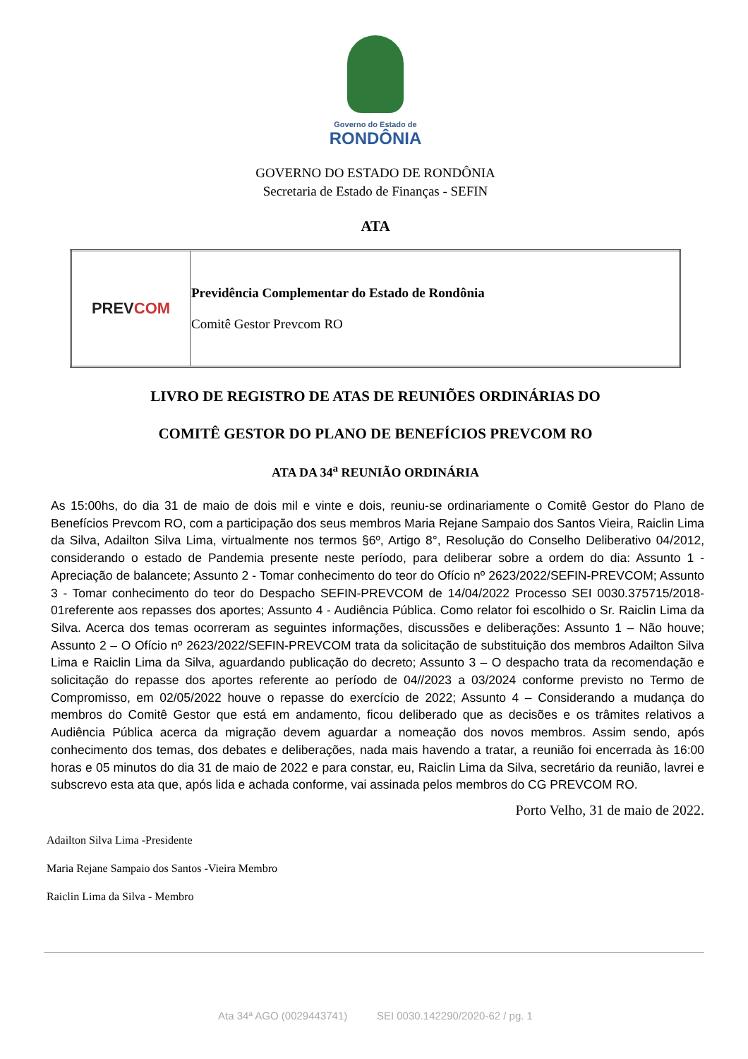Governo do Estado de
RONDÔNIA
GOVERNO DO ESTADO DE RONDÔNIA
Secretaria de Estado de Finanças - SEFIN
ATA
| PREV COM | Previdência Complementar do Estado de Rondônia Comitê Gestor Prevcom RO |
LIVRO DE REGISTRO DE ATAS DE REUNIÕES ORDINÁRIAS DO
COMITÊ GESTOR DO PLANO DE BENEFÍCIOS PREVCOM RO
ATA DA 34<sup>a</sup> REUNIÃO ORDINÁRIA
As 15:00hs, do dia 31 de maio de dois mil e vinte e dois, reuniu-se ordinariamente o Comitê Gestor do Plano de Benefícios Prevcom RO, com a participação dos seus membros Maria Rejane Sampaio dos Santos Vieira, Raiclin Lima da Silva, Adailton Silva Lima, virtualmente nos termos §6º, Artigo 8°, Resolução do Conselho Deliberativo 04/2012, considerando o estado de Pandemia presente neste período, para deliberar sobre a ordem do dia: Assunto 1 - Apreciação de balancete; Assunto 2 - Tomar conhecimento do teor do Ofício nº 2623/2022/SEFIN-PREVCOM; Assunto 3 - Tomar conhecimento do teor do Despacho SEFIN-PREVCOM de 14/04/2022 Processo SEI 0030.375715/2018-01referente aos repasses dos aportes; Assunto 4 - Audiência Pública. Como relator foi escolhido o Sr. Raiclin Lima da Silva. Acerca dos temas ocorreram as seguintes informações, discussões e deliberações: Assunto 1 – Não houve; Assunto 2 – O Ofício nº 2623/2022/SEFIN-PREVCOM trata da solicitação de substituição dos membros Adailton Silva Lima e Raiclin Lima da Silva, aguardando publicação do decreto; Assunto 3 – O despacho trata da recomendação e solicitação do repasse dos aportes referente ao período de 04//2023 a 03/2024 conforme previsto no Termo de Compromisso, em 02/05/2022 houve o repasse do exercício de 2022; Assunto 4 – Considerando a mudança do membros do Comitê Gestor que está em andamento, ficou deliberado que as decisões e os trâmites relativos a Audiência Pública acerca da migração devem aguardar a nomeação dos novos membros. Assim sendo, após conhecimento dos temas, dos debates e deliberações, nada mais havendo a tratar, a reunião foi encerrada às 16:00 horas e 05 minutos do dia 31 de maio de 2022 e para constar, eu, Raiclin Lima da Silva, secretário da reunião, lavrei e subscrevo esta ata que, após lida e achada conforme, vai assinada pelos membros do CG PREVCOM RO.
Porto Velho, 31 de maio de 2022.
Adailton Silva Lima -Presidente
Maria Rejane Sampaio dos Santos -Vieira Membro
Raiclin Lima da Silva - Membro
Ata 34ª AGO (0029443741) SEI 0030.142290/2020-62 / pg. 1